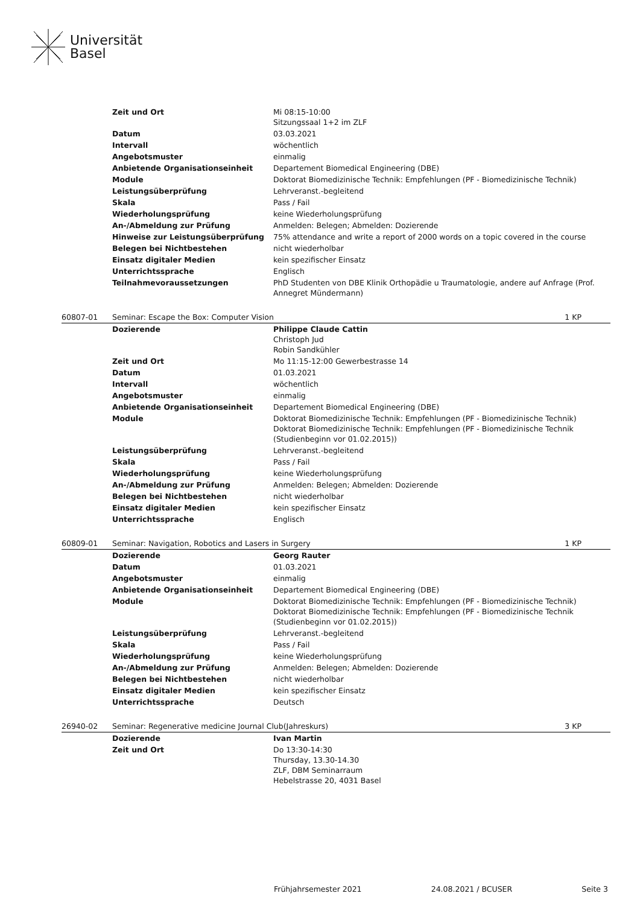Universität
Basel
| | Zeit und Ort | Mi 08:15-10:00 Sitzungssaal 1+2 im ZLF | |
| | Datum | 03.03.2021 | |
| | Intervall | wöchentlich | |
| | Angebotsmuster | einmalig | |
| | Anbietende Organisationseinheit | Departement Biomedical Engineering (DBE) | |
| | Module | Doktorat Biomedizinische Technik: Empfehlungen (PF - Biomedizinische Technik) | |
| | Leistungsüberprüfung | Lehrveranst.-begleitend | |
| | Skala | Pass / Fail | |
| | Wiederholungsprüfung | keine Wiederholungsprüfung | |
| | An-/Abmeldung zur Prüfung | Anmelden: Belegen; Abmelden: Dozierende | |
| | Hinweise zur Leistungsüberprüfung | 75% attendance and write a report of 2000 words on a topic covered in the course | |
| | Belegen bei Nichtbestehen | nicht wiederholbar | |
| | Einsatz digitaler Medien | kein spezifischer Einsatz | |
| | Unterrichtssprache | Englisch | |
| | Teilnahmevoraussetzungen | PhD Studenten von DBE Klinik Orthopädie u Traumatologie, andere auf Anfrage (Prof. Annegret Mündermann) | |
| 60807-01 | Seminar: Escape the Box: Computer Vision | | 1 KP |
| | Dozierende | Philippe Claude Cattin Christoph Jud Robin Sandkühler | |
| | Zeit und Ort | Mo 11:15-12:00 Gewerbestrasse 14 | |
| | Datum | 01.03.2021 | |
| | Intervall | wöchentlich | |
| | Angebotsmuster | einmalig | |
| | Anbietende Organisationseinheit | Departement Biomedical Engineering (DBE) | |
| | Module | Doktorat Biomedizinische Technik: Empfehlungen (PF - Biomedizinische Technik) Doktorat Biomedizinische Technik: Empfehlungen (PF - Biomedizinische Technik (Studienbeginn vor 01.02.2015)) | |
| | Leistungsüberprüfung | Lehrveranst.-begleitend | |
| | Skala | Pass / Fail | |
| | Wiederholungsprüfung | keine Wiederholungsprüfung | |
| | An-/Abmeldung zur Prüfung | Anmelden: Belegen; Abmelden: Dozierende | |
| | Belegen bei Nichtbestehen | nicht wiederholbar | |
| | Einsatz digitaler Medien | kein spezifischer Einsatz | |
| | Unterrichtssprache | Englisch | |
| 60809-01 | Seminar: Navigation, Robotics and Lasers in Surgery | | 1 KP |
| | Dozierende | Georg Rauter | |
| | Datum | 01.03.2021 | |
| | Angebotsmuster | einmalig | |
| | Anbietende Organisationseinheit | Departement Biomedical Engineering (DBE) | |
| | Module | Doktorat Biomedizinische Technik: Empfehlungen (PF - Biomedizinische Technik) Doktorat Biomedizinische Technik: Empfehlungen (PF - Biomedizinische Technik (Studienbeginn vor 01.02.2015)) | |
| | Leistungsüberprüfung | Lehrveranst.-begleitend | |
| | Skala | Pass / Fail | |
| | Wiederholungsprüfung | keine Wiederholungsprüfung | |
| | An-/Abmeldung zur Prüfung | Anmelden: Belegen; Abmelden: Dozierende | |
| | Belegen bei Nichtbestehen | nicht wiederholbar | |
| | Einsatz digitaler Medien | kein spezifischer Einsatz | |
| | Unterrichtssprache | Deutsch | |
| 26940-02 | Seminar: Regenerative medicine Journal Club(Jahreskurs) | | 3 KP |
| | Dozierende | Ivan Martin | |
| | Zeit und Ort | Do 13:30-14:30 Thursday, 13.30-14.30 ZLF, DBM Seminarraum Hebelstrasse 20, 4031 Basel | |
Frühjahrsemester 2021 24.08.2021 / BCUSER Seite 3